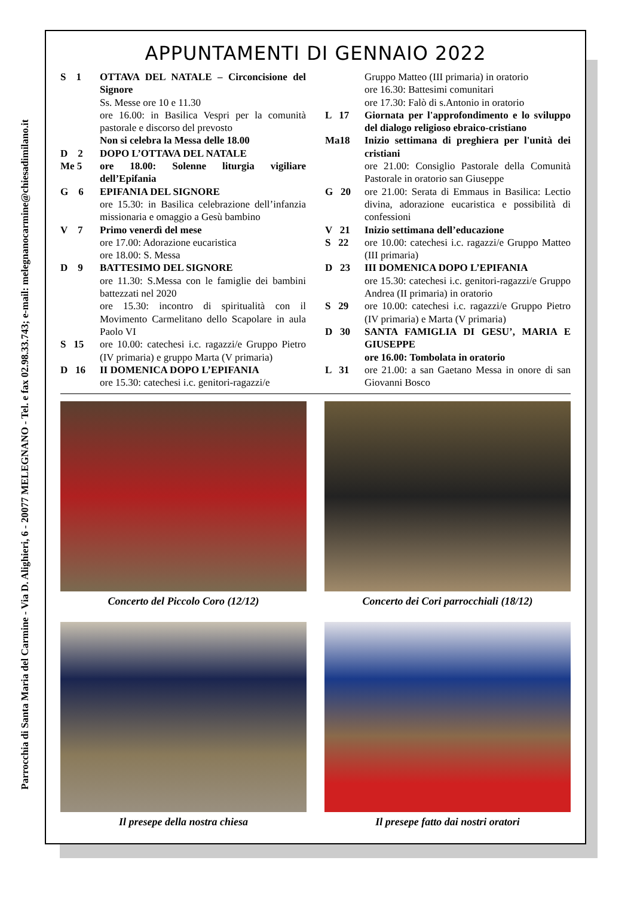Parrocchia di Santa Maria del Carmine - Via D. Alighieri, 6 - 20077 MELEGNANO - Tel. e fax 02.98.33.743; e-mail: melegnanocarmine@chiesadimilano.it
APPUNTAMENTI DI GENNAIO 2022
S 1 OTTAVA DEL NATALE – Circoncisione del Signore
Ss. Messe ore 10 e 11.30
ore 16.00: in Basilica Vespri per la comunità pastorale e discorso del prevosto
Non si celebra la Messa delle 18.00
D 2 DOPO L’OTTAVA DEL NATALE
Me 5 ore 18.00: Solenne liturgia vigiliare dell’Epifania
G 6 EPIFANIA DEL SIGNORE
ore 15.30: in Basilica celebrazione dell’infanzia missionaria e omaggio a Gesù bambino
V 7 Primo venerdì del mese
ore 17.00: Adorazione eucaristica
ore 18.00: S. Messa
D 9 BATTESIMO DEL SIGNORE
ore 11.30: S.Messa con le famiglie dei bambini battezzati nel 2020
ore 15.30: incontro di spiritualità con il Movimento Carmelitano dello Scapolare in aula Paolo VI
S 15 ore 10.00: catechesi i.c. ragazzi/e Gruppo Pietro (IV primaria) e gruppo Marta (V primaria)
D 16 II DOMENICA DOPO L’EPIFANIA
ore 15.30: catechesi i.c. genitori-ragazzi/e
Gruppo Matteo (III primaria) in oratorio
ore 16.30: Battesimi comunitari
ore 17.30: Falò di s.Antonio in oratorio
L 17 Giornata per l'approfondimento e lo sviluppo del dialogo religioso ebraico-cristiano
Ma18 Inizio settimana di preghiera per l'unità dei cristiani
ore 21.00: Consiglio Pastorale della Comunità Pastorale in oratorio san Giuseppe
G 20 ore 21.00: Serata di Emmaus in Basilica: Lectio divina, adorazione eucaristica e possibilità di confessioni
V 21 Inizio settimana dell’educazione
S 22 ore 10.00: catechesi i.c. ragazzi/e Gruppo Matteo (III primaria)
D 23 III DOMENICA DOPO L’EPIFANIA
ore 15.30: catechesi i.c. genitori-ragazzi/e Gruppo Andrea (II primaria) in oratorio
S 29 ore 10.00: catechesi i.c. ragazzi/e Gruppo Pietro (IV primaria) e Marta (V primaria)
D 30 SANTA FAMIGLIA DI GESU’, MARIA E GIUSEPPE
ore 16.00: Tombolata in oratorio
L 31 ore 21.00: a san Gaetano Messa in onore di san Giovanni Bosco
Concerto del Piccolo Coro (12/12)
Concerto dei Cori parrocchiali (18/12)
Il presepe della nostra chiesa
Il presepe fatto dai nostri oratori